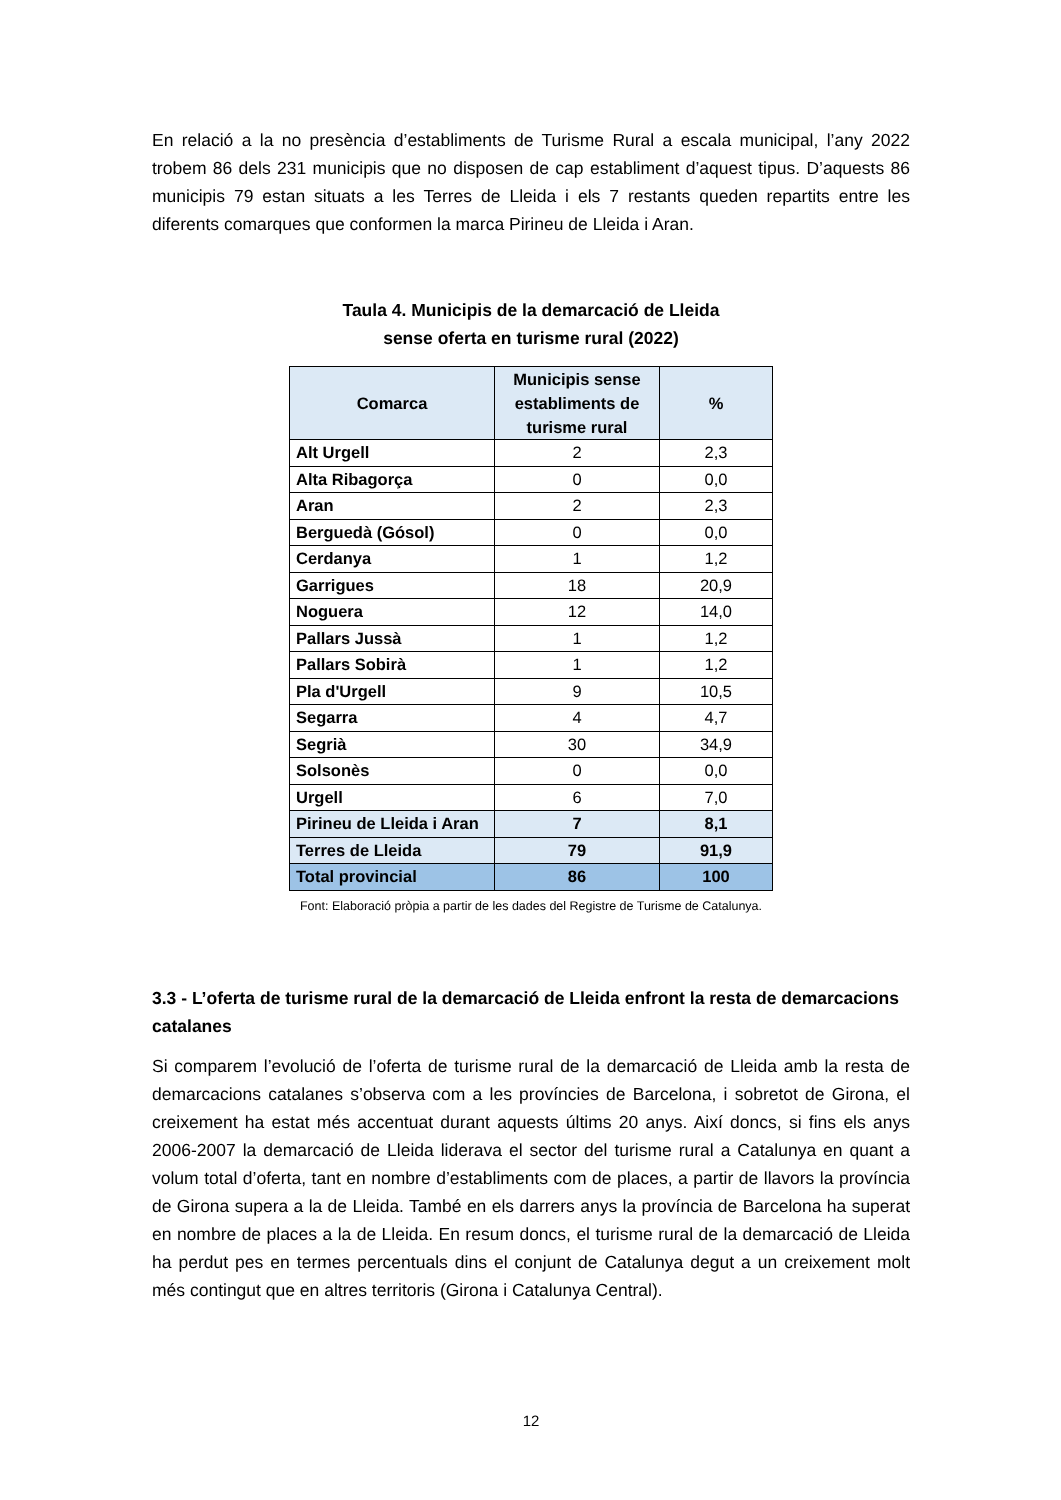En relació a la no presència d’establiments de Turisme Rural a escala municipal, l’any 2022 trobem 86 dels 231 municipis que no disposen de cap establiment d’aquest tipus. D’aquests 86 municipis 79 estan situats a les Terres de Lleida i els 7 restants queden repartits entre les diferents comarques que conformen la marca Pirineu de Lleida i Aran.
Taula 4. Municipis de la demarcació de Lleida
sense oferta en turisme rural (2022)
| Comarca | Municipis sense establiments de turisme rural | % |
| --- | --- | --- |
| Alt Urgell | 2 | 2,3 |
| Alta Ribagorça | 0 | 0,0 |
| Aran | 2 | 2,3 |
| Berguedà (Gósol) | 0 | 0,0 |
| Cerdanya | 1 | 1,2 |
| Garrigues | 18 | 20,9 |
| Noguera | 12 | 14,0 |
| Pallars Jussà | 1 | 1,2 |
| Pallars Sobirà | 1 | 1,2 |
| Pla d'Urgell | 9 | 10,5 |
| Segarra | 4 | 4,7 |
| Segrià | 30 | 34,9 |
| Solsonès | 0 | 0,0 |
| Urgell | 6 | 7,0 |
| Pirineu de Lleida i Aran | 7 | 8,1 |
| Terres de Lleida | 79 | 91,9 |
| Total provincial | 86 | 100 |
Font: Elaboració pròpia a partir de les dades del Registre de Turisme de Catalunya.
3.3 - L’oferta de turisme rural de la demarcació de Lleida enfront la resta de demarcacions catalanes
Si comparem l’evolució de l’oferta de turisme rural de la demarcació de Lleida amb la resta de demarcacions catalanes s’observa com a les províncies de Barcelona, i sobretot de Girona, el creixement ha estat més accentuat durant aquests últims 20 anys. Així doncs, si fins els anys 2006-2007 la demarcació de Lleida liderava el sector del turisme rural a Catalunya en quant a volum total d’oferta, tant en nombre d’establiments com de places, a partir de llavors la província de Girona supera a la de Lleida. També en els darrers anys la província de Barcelona ha superat en nombre de places a la de Lleida. En resum doncs, el turisme rural de la demarcació de Lleida ha perdut pes en termes percentuals dins el conjunt de Catalunya degut a un creixement molt més contingut que en altres territoris (Girona i Catalunya Central).
12